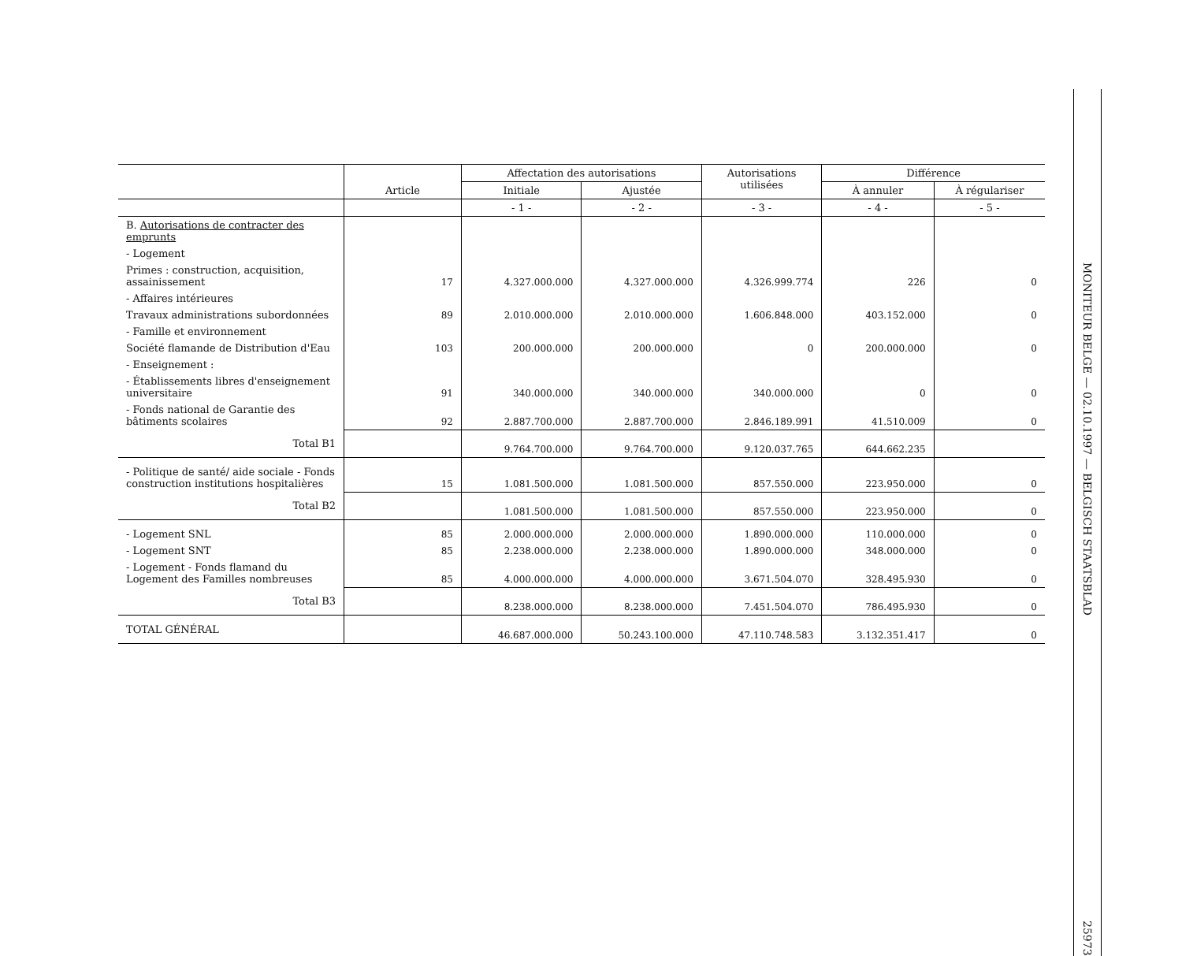| | Article | Affectation des autorisations | | Autorisations utilisées | Différence | |
| --- | --- | --- | --- | --- | --- | --- |
| | | Initiale | Ajustée | | À annuler | À régulariser |
| | | - 1 - | - 2 - | - 3 - | - 4 - | - 5 - |
| B. Autorisations de contracter des emprunts | | | | | | |
| - Logement | | | | | | |
| Primes : construction, acquisition, assainissement | 17 | 4.327.000.000 | 4.327.000.000 | 4.326.999.774 | 226 | 0 |
| - Affaires intérieures | | | | | | |
| Travaux administrations subordonnées | 89 | 2.010.000.000 | 2.010.000.000 | 1.606.848.000 | 403.152.000 | 0 |
| - Famille et environnement | | | | | | |
| Société flamande de Distribution d'Eau | 103 | 200.000.000 | 200.000.000 | 0 | 200.000.000 | 0 |
| - Enseignement : | | | | | | |
| - Établissements libres d'enseignement universitaire | 91 | 340.000.000 | 340.000.000 | 340.000.000 | 0 | 0 |
| - Fonds national de Garantie des bâtiments scolaires | 92 | 2.887.700.000 | 2.887.700.000 | 2.846.189.991 | 41.510.009 | 0 |
| Total B1 | | 9.764.700.000 | 9.764.700.000 | 9.120.037.765 | 644.662.235 | |
| - Politique de santé/ aide sociale - Fonds construction institutions hospitalières | 15 | 1.081.500.000 | 1.081.500.000 | 857.550.000 | 223.950.000 | 0 |
| Total B2 | | 1.081.500.000 | 1.081.500.000 | 857.550.000 | 223.950.000 | 0 |
| - Logement SNL | 85 | 2.000.000.000 | 2.000.000.000 | 1.890.000.000 | 110.000.000 | 0 |
| - Logement SNT | 85 | 2.238.000.000 | 2.238.000.000 | 1.890.000.000 | 348.000.000 | 0 |
| - Logement - Fonds flamand du Logement des Familles nombreuses | 85 | 4.000.000.000 | 4.000.000.000 | 3.671.504.070 | 328.495.930 | 0 |
| Total B3 | | 8.238.000.000 | 8.238.000.000 | 7.451.504.070 | 786.495.930 | 0 |
| TOTAL GÉNÉRAL | | 46.687.000.000 | 50.243.100.000 | 47.110.748.583 | 3.132.351.417 | 0 |
MONITEUR BELGE — 02.10.1997 — BELGISCH STAATSBLAD
25973